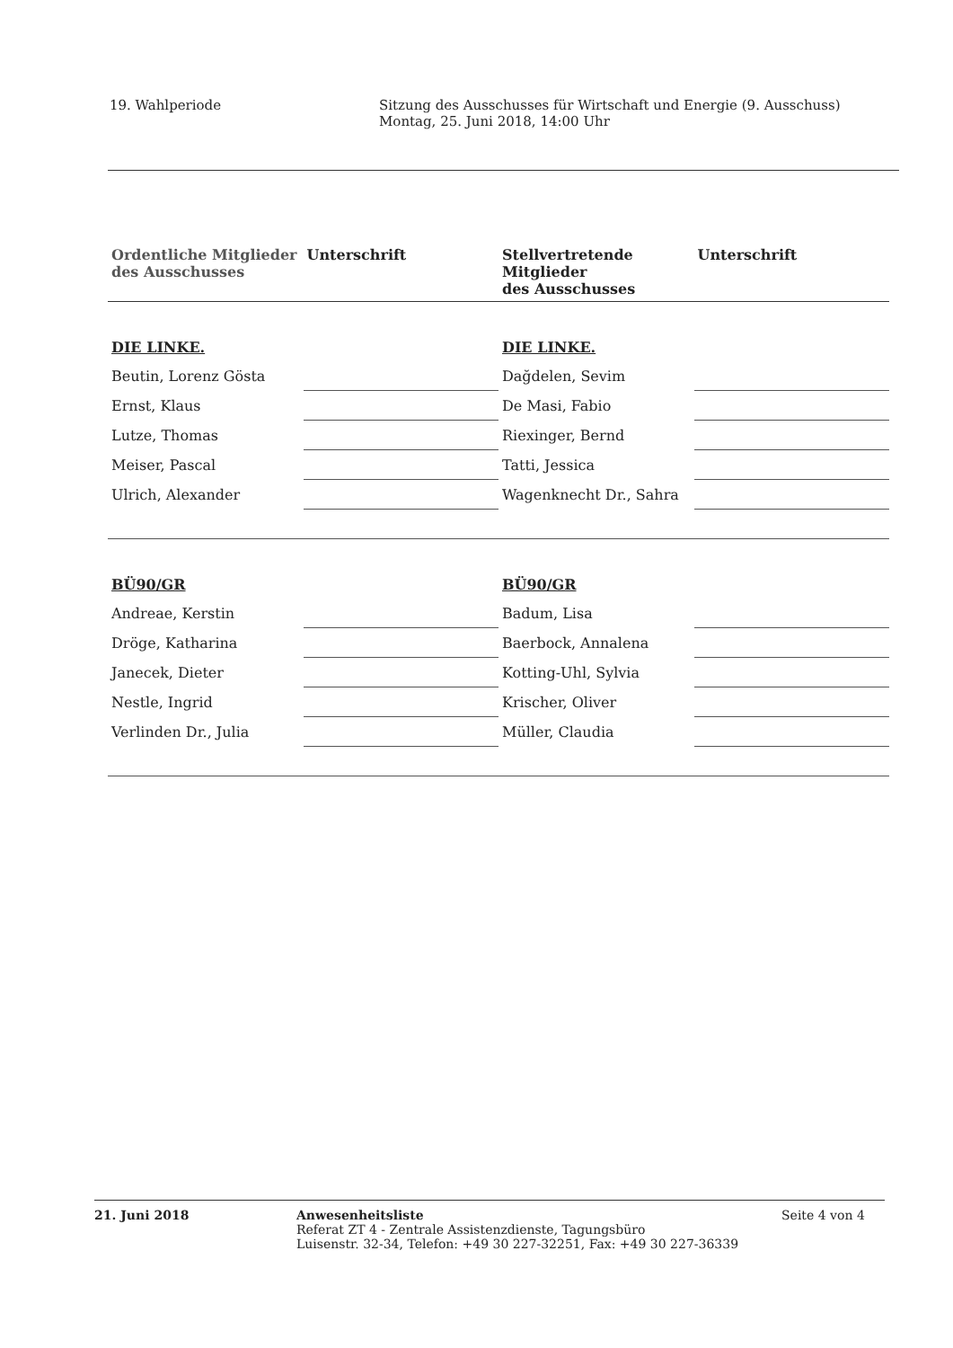19. Wahlperiode Sitzung des Ausschusses für Wirtschaft und Energie (9. Ausschuss)
Montag, 25. Juni 2018, 14:00 Uhr
| Ordentliche Mitglieder des Ausschusses | Unterschrift | Stellvertretende Mitglieder des Ausschusses | Unterschrift |
| --- | --- | --- | --- |
| DIE LINKE. | | DIE LINKE. | |
| Beutin, Lorenz Gösta | | Dağdelen, Sevim | |
| Ernst, Klaus | | De Masi, Fabio | |
| Lutze, Thomas | | Riexinger, Bernd | |
| Meiser, Pascal | | Tatti, Jessica | |
| Ulrich, Alexander | | Wagenknecht Dr., Sahra | |
| BÜ90/GR | | BÜ90/GR | |
| Andreae, Kerstin | | Badum, Lisa | |
| Dröge, Katharina | | Baerbock, Annalena | |
| Janecek, Dieter | | Kotting-Uhl, Sylvia | |
| Nestle, Ingrid | | Krischer, Oliver | |
| Verlinden Dr., Julia | | Müller, Claudia | |
21. Juni 2018 Anwesenheitsliste
Referat ZT 4 - Zentrale Assistenzdienste, Tagungsbüro
Luisenstr. 32-34, Telefon: +49 30 227-32251, Fax: +49 30 227-36339
Seite 4 von 4